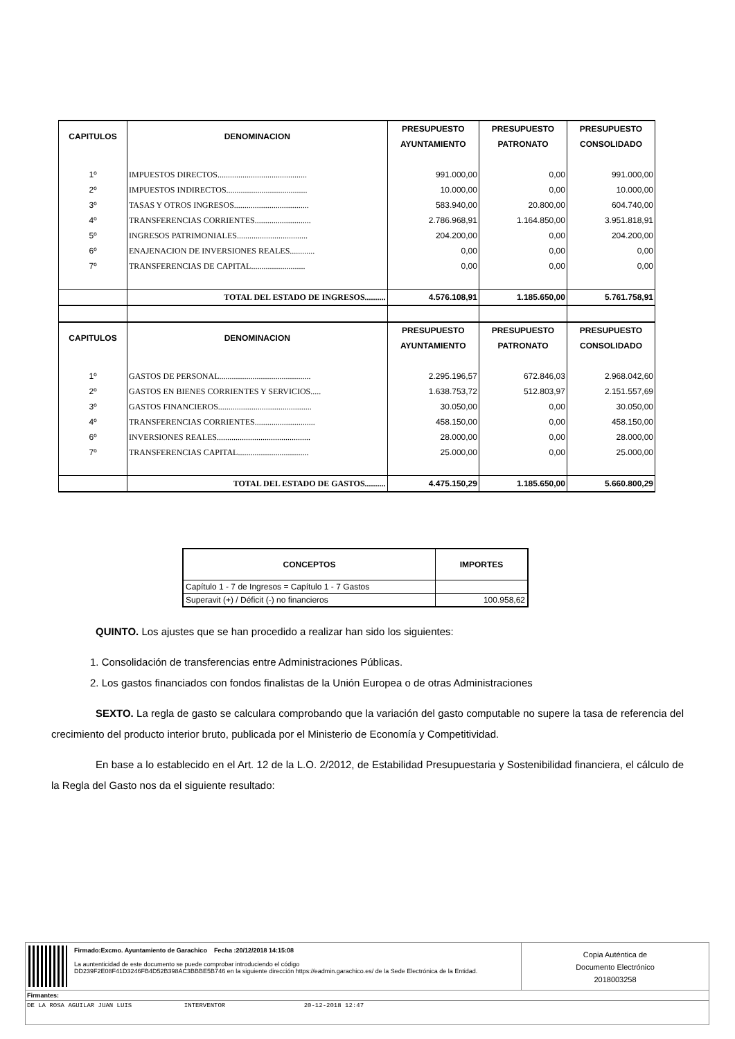| CAPITULOS | DENOMINACION | PRESUPUESTO | PRESUPUESTO | PRESUPUESTO |
| --- | --- | --- | --- | --- |
| | | AYUNTAMIENTO | PATRONATO | CONSOLIDADO |
| 1º | IMPUESTOS DIRECTOS........................................... | 991.000,00 | 0,00 | 991.000,00 |
| 2º | IMPUESTOS INDIRECTOS....................................... | 10.000,00 | 0,00 | 10.000,00 |
| 3º | TASAS Y OTROS INGRESOS.................................... | 583.940,00 | 20.800,00 | 604.740,00 |
| 4º | TRANSFERENCIAS CORRIENTES........................... | 2.786.968,91 | 1.164.850,00 | 3.951.818,91 |
| 5º | INGRESOS PATRIMONIALES.................................. | 204.200,00 | 0,00 | 204.200,00 |
| 6º | ENAJENACION DE INVERSIONES REALES............ | 0,00 | 0,00 | 0,00 |
| 7º | TRANSFERENCIAS DE CAPITAL.......................... | 0,00 | 0,00 | 0,00 |
| | TOTAL DEL ESTADO DE INGRESOS.......... | 4.576.108,91 | 1.185.650,00 | 5.761.758,91 |
| CAPITULOS | DENOMINACION | PRESUPUESTO | PRESUPUESTO | PRESUPUESTO |
| | | AYUNTAMIENTO | PATRONATO | CONSOLIDADO |
| 1º | GASTOS DE PERSONAL............................................ | 2.295.196,57 | 672.846,03 | 2.968.042,60 |
| 2º | GASTOS EN BIENES CORRIENTES Y SERVICIOS..... | 1.638.753,72 | 512.803,97 | 2.151.557,69 |
| 3º | GASTOS FINANCIEROS............................................. | 30.050,00 | 0,00 | 30.050,00 |
| 4º | TRANSFERENCIAS CORRIENTES............................. | 458.150,00 | 0,00 | 458.150,00 |
| 6º | INVERSIONES REALES............................................. | 28.000,00 | 0,00 | 28.000,00 |
| 7º | TRANSFERENCIAS CAPITAL.................................. | 25.000,00 | 0,00 | 25.000,00 |
| | TOTAL DEL ESTADO DE GASTOS.......... | 4.475.150,29 | 1.185.650,00 | 5.660.800,29 |
| CONCEPTOS | IMPORTES |
| --- | --- |
| Capítulo 1 - 7 de Ingresos = Capítulo 1 - 7 Gastos | |
| Superavit (+) / Déficit (-) no financieros | 100.958,62 |
QUINTO. Los ajustes que se han procedido a realizar han sido los siguientes:
1. Consolidación de transferencias entre Administraciones Públicas.
2. Los gastos financiados con fondos finalistas de la Unión Europea o de otras Administraciones
SEXTO. La regla de gasto se calculara comprobando que la variación del gasto computable no supere la tasa de referencia del crecimiento del producto interior bruto, publicada por el Ministerio de Economía y Competitividad.
En base a lo establecido en el Art. 12 de la L.O. 2/2012, de Estabilidad Presupuestaria y Sostenibilidad financiera, el cálculo de la Regla del Gasto nos da el siguiente resultado:
Firmado:Excmo. Ayuntamiento de Garachico Fecha :20/12/2018 14:15:08
La auntenticidad de este documento se puede comprobar introduciendo el código
DD239F2E08F41D3246FB4D52B398AC3BBBE5B746 en la siguiente dirección https://eadmin.garachico.es/ de la Sede Electrónica de la Entidad.
Copia Auténtica de
Documento Electrónico
2018003258
Firmantes:
DE LA ROSA AGUILAR JUAN LUIS INTERVENTOR 20-12-2018 12:47